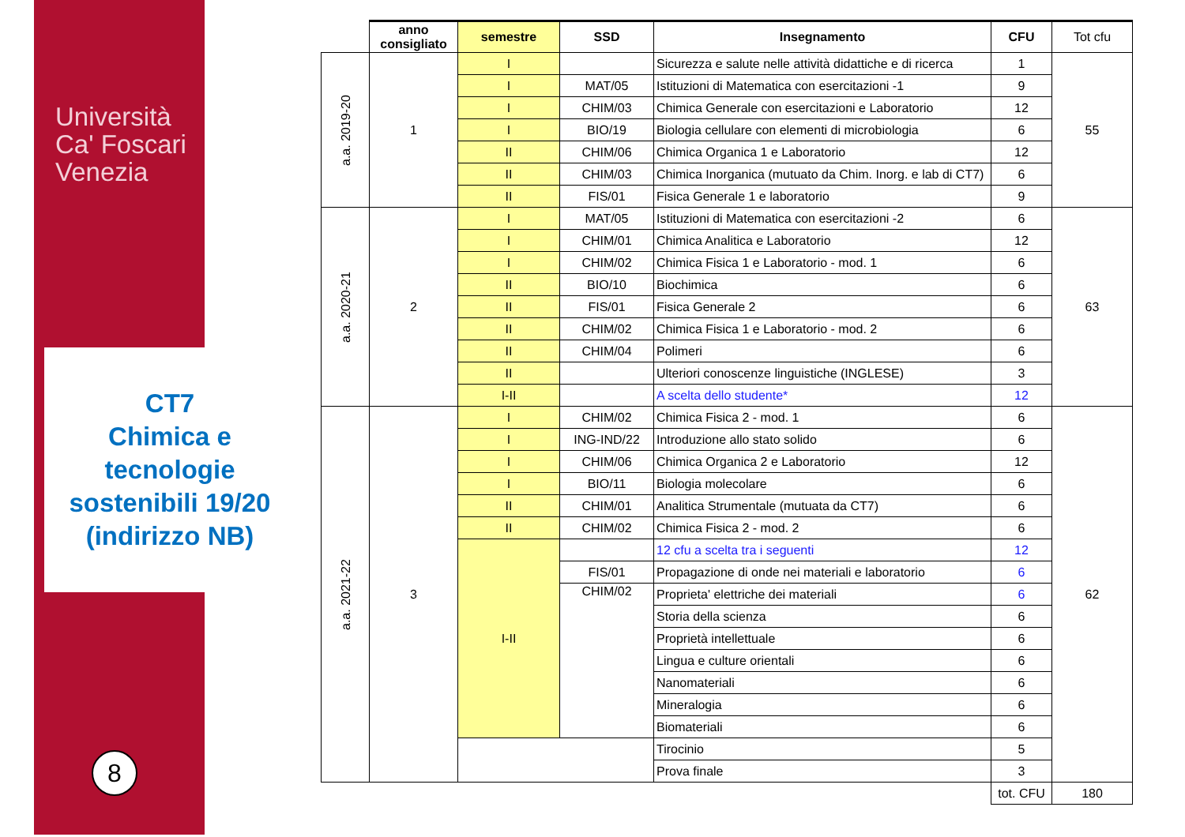Università
Ca' Foscari
Venezia
CT7
Chimica e tecnologie sostenibili 19/20 (indirizzo NB)
8
| | anno consigliato | semestre | SSD | Insegnamento | CFU | Tot cfu |
| --- | --- | --- | --- | --- | --- | --- |
| a.a. 2019-20 | 1 | I | | Sicurezza e salute nelle attività didattiche e di ricerca | 1 | 55 |
| | | I | MAT/05 | Istituzioni di Matematica con esercitazioni -1 | 9 | |
| | | I | CHIM/03 | Chimica Generale con esercitazioni e Laboratorio | 12 | |
| | | I | BIO/19 | Biologia cellulare con elementi di microbiologia | 6 | |
| | | II | CHIM/06 | Chimica Organica 1 e Laboratorio | 12 | |
| | | II | CHIM/03 | Chimica Inorganica (mutuato da Chim. Inorg. e lab di CT7) | 6 | |
| | | II | FIS/01 | Fisica Generale 1 e laboratorio | 9 | |
| a.a. 2020-21 | 2 | I | MAT/05 | Istituzioni di Matematica con esercitazioni -2 | 6 | 63 |
| | | I | CHIM/01 | Chimica Analitica e Laboratorio | 12 | |
| | | I | CHIM/02 | Chimica Fisica 1 e Laboratorio - mod. 1 | 6 | |
| | | II | BIO/10 | Biochimica | 6 | |
| | | II | FIS/01 | Fisica Generale 2 | 6 | |
| | | II | CHIM/02 | Chimica Fisica 1 e Laboratorio - mod. 2 | 6 | |
| | | II | CHIM/04 | Polimeri | 6 | |
| | | II | | Ulteriori conoscenze linguistiche (INGLESE) | 3 | |
| | | I-II | | A scelta dello studente* | 12 | |
| a.a. 2021-22 | 3 | I | CHIM/02 | Chimica Fisica 2 - mod. 1 | 6 | 62 |
| | | I | ING-IND/22 | Introduzione allo stato solido | 6 | |
| | | I | CHIM/06 | Chimica Organica 2 e Laboratorio | 12 | |
| | | I | BIO/11 | Biologia molecolare | 6 | |
| | | II | CHIM/01 | Analitica Strumentale (mutuata da CT7) | 6 | |
| | | II | CHIM/02 | Chimica Fisica 2 - mod. 2 | 6 | |
| | | I-II | | 12 cfu a scelta tra i seguenti | 12 | |
| | | | FIS/01 | Propagazione di onde nei materiali e laboratorio | 6 | |
| | | | CHIM/02 | Proprieta' elettriche dei materiali | 6 | |
| | | | | Storia della scienza | 6 | |
| | | | | Proprietà intellettuale | 6 | |
| | | | | Lingua e culture orientali | 6 | |
| | | | | Nanomateriali | 6 | |
| | | | | Mineralogia | 6 | |
| | | | | Biomateriali | 6 | |
| | | | | Tirocinio | 5 | |
| | | | | Prova finale | 3 | |
| | | | | | tot. CFU | 180 |